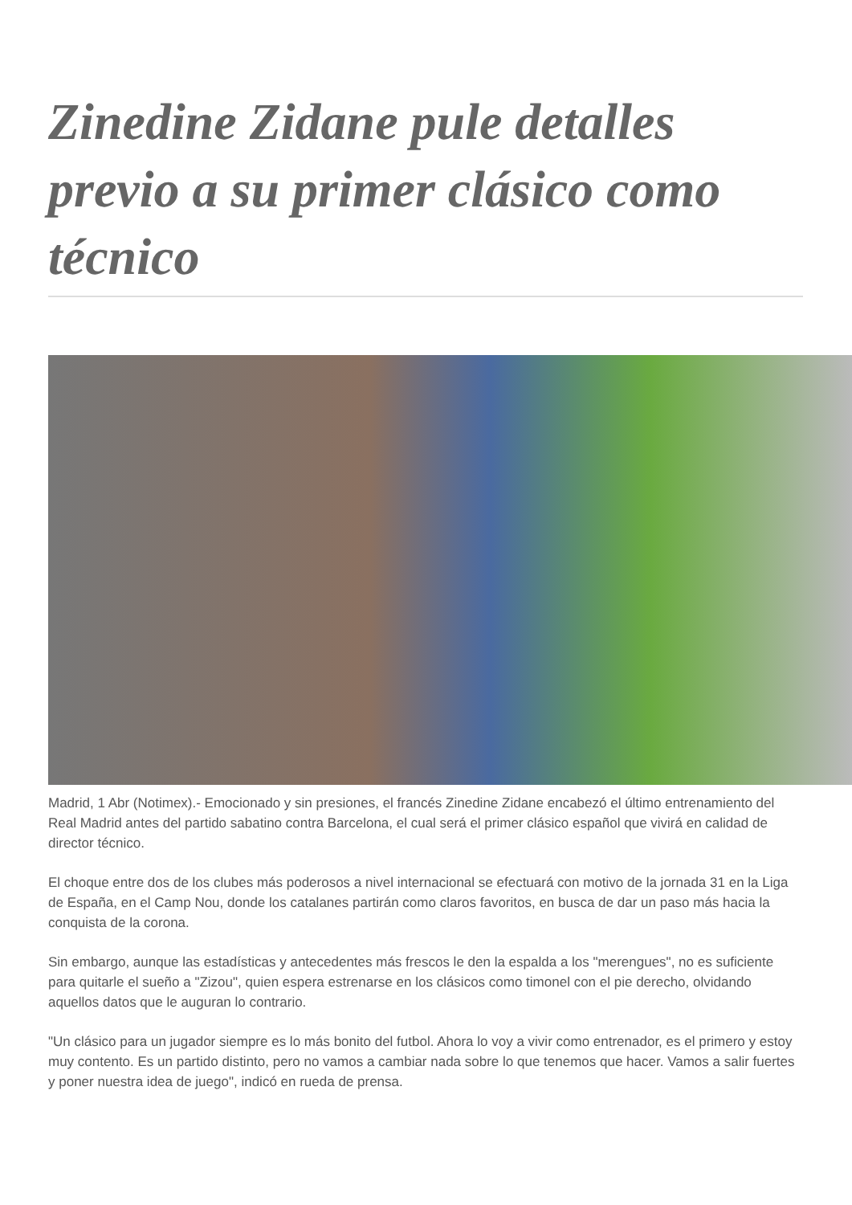Zinedine Zidane pule detalles previo a su primer clásico como técnico
Madrid, 1 Abr (Notimex).- Emocionado y sin presiones, el francés Zinedine Zidane encabezó el último entrenamiento del Real Madrid antes del partido sabatino contra Barcelona, el cual será el primer clásico español que vivirá en calidad de director técnico.
El choque entre dos de los clubes más poderosos a nivel internacional se efectuará con motivo de la jornada 31 en la Liga de España, en el Camp Nou, donde los catalanes partirán como claros favoritos, en busca de dar un paso más hacia la conquista de la corona.
Sin embargo, aunque las estadísticas y antecedentes más frescos le den la espalda a los "merengues", no es suficiente para quitarle el sueño a "Zizou", quien espera estrenarse en los clásicos como timonel con el pie derecho, olvidando aquellos datos que le auguran lo contrario.
"Un clásico para un jugador siempre es lo más bonito del futbol. Ahora lo voy a vivir como entrenador, es el primero y estoy muy contento. Es un partido distinto, pero no vamos a cambiar nada sobre lo que tenemos que hacer. Vamos a salir fuertes y poner nuestra idea de juego", indicó en rueda de prensa.